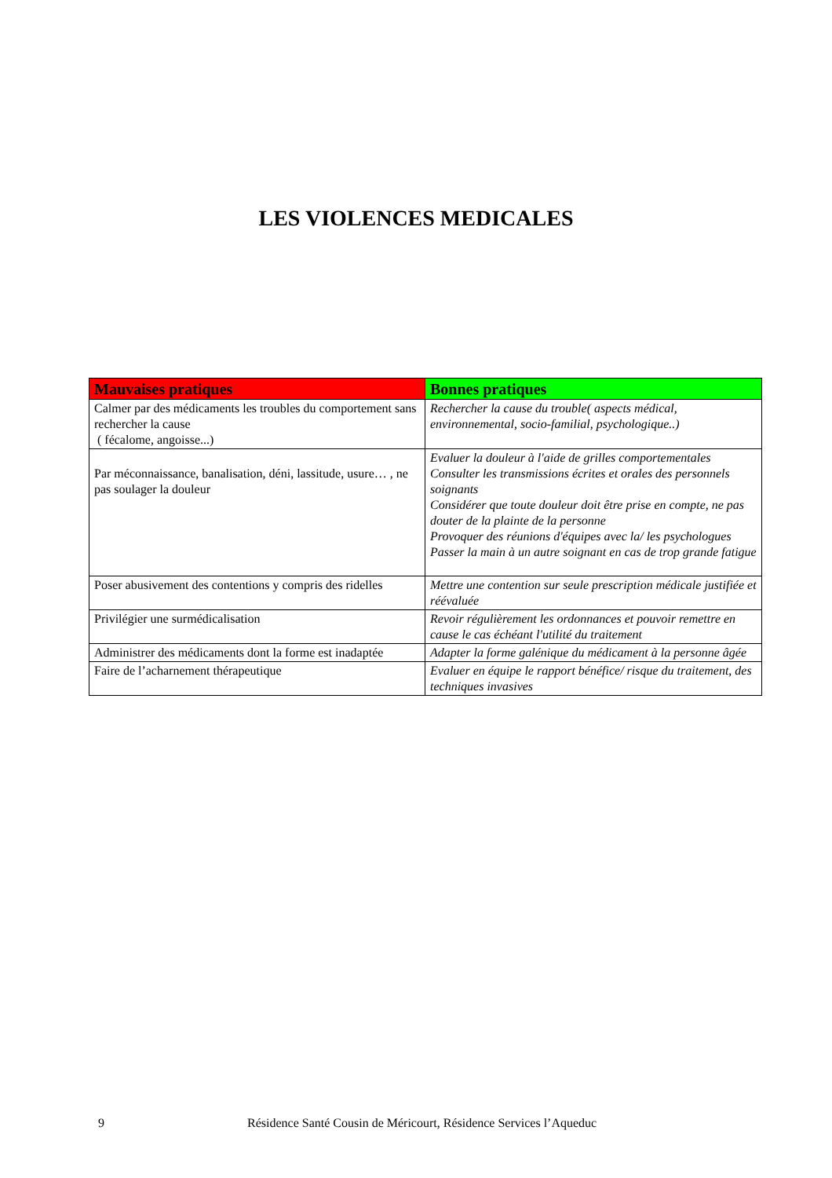LES VIOLENCES MEDICALES
| Mauvaises pratiques | Bonnes pratiques |
| --- | --- |
| Calmer par des médicaments les troubles du comportement sans rechercher la cause ( fécalome, angoisse...) | Rechercher la cause du trouble( aspects médical, environnemental, socio-familial, psychologique..) |
| Par méconnaissance, banalisation, déni, lassitude, usure… , ne pas soulager la douleur | Evaluer la douleur à l'aide de grilles comportementales Consulter les transmissions écrites et orales des personnels soignants Considérer que toute douleur doit être prise en compte, ne pas douter de la plainte de la personne Provoquer des réunions d'équipes avec la/ les psychologues Passer la main à un autre soignant en cas de trop grande fatigue |
| Poser abusivement des contentions y compris des ridelles | Mettre une contention sur seule prescription médicale justifiée et réévaluée |
| Privilégier une surmédicalisation | Revoir régulièrement les ordonnances et pouvoir remettre en cause le cas échéant l'utilité du traitement |
| Administrer des médicaments dont la forme est inadaptée | Adapter la forme galénique du médicament à la personne âgée |
| Faire de l’acharnement thérapeutique | Evaluer en équipe le rapport bénéfice/ risque du traitement, des techniques invasives |
9 Résidence Santé Cousin de Méricourt, Résidence Services l’Aqueduc